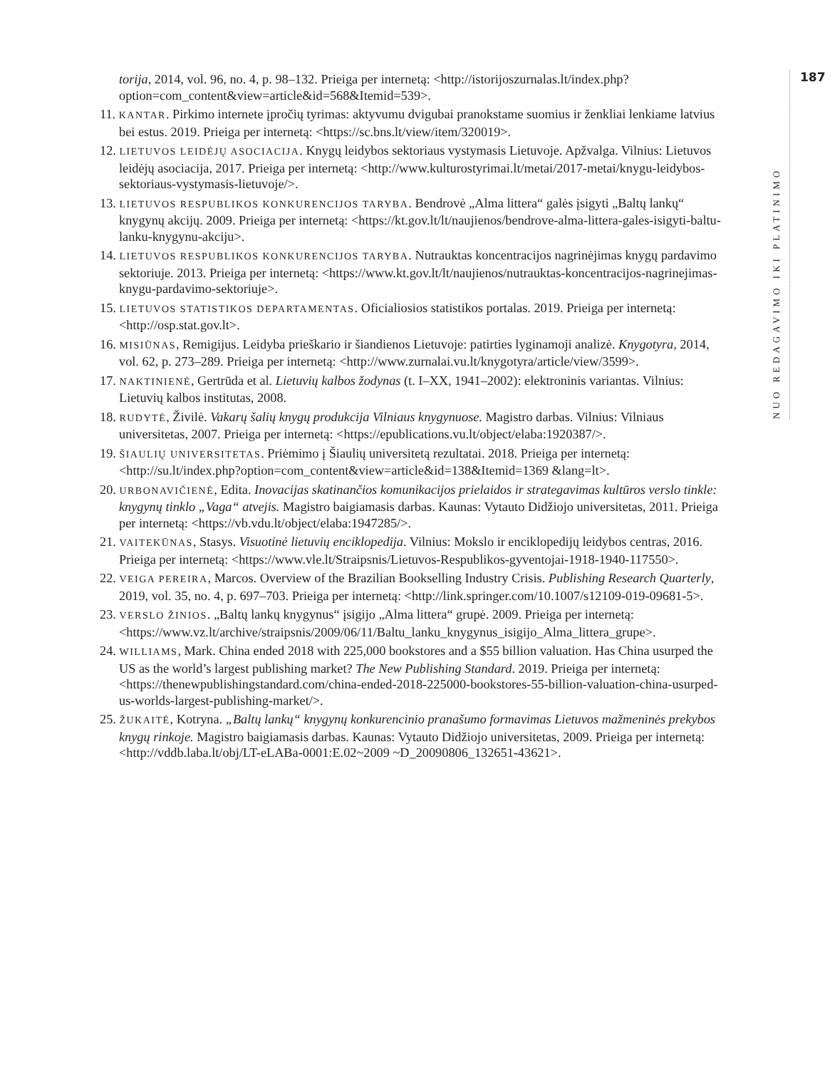torija, 2014, vol. 96, no. 4, p. 98–132. Prieiga per internetą: <http://istorijoszurnalas.lt/index.php?option=com_content&view=article&id=568&Itemid=539>.
11. KANTAR. Pirkimo internete įpročių tyrimas: aktyvumu dvigubai pranokstame suomius ir ženkliai lenkiame latvius bei estus. 2019. Prieiga per internetą: <https://sc.bns.lt/view/item/320019>.
12. LIETUVOS LEIDĖJŲ ASOCIACIJA. Knygų leidybos sektoriaus vystymasis Lietuvoje. Apžvalga. Vilnius: Lietuvos leidėjų asociacija, 2017. Prieiga per internetą: <http://www.kulturostyrimai.lt/metai/2017-metai/knygu-leidybos-sektoriaus-vystymasis-lietuvoje/>.
13. LIETUVOS RESPUBLIKOS KONKURENCIJOS TARYBA. Bendrovė „Alma littera“ galės įsigyti „Baltų lankų“ knygynų akcijų. 2009. Prieiga per internetą: <https://kt.gov.lt/lt/naujienos/bendrove-alma-littera-gales-isigyti-baltu-lanku-knygynu-akciju>.
14. LIETUVOS RESPUBLIKOS KONKURENCIJOS TARYBA. Nutrauktas koncentracijos nagrinėjimas knygų pardavimo sektoriuje. 2013. Prieiga per internetą: <https://www.kt.gov.lt/lt/naujienos/nutrauktas-koncentracijos-nagrinejimas-knygu-pardavimo-sektoriuje>.
15. LIETUVOS STATISTIKOS DEPARTAMENTAS. Oficialiosios statistikos portalas. 2019. Prieiga per internetą: <http://osp.stat.gov.lt>.
16. MISIŪNAS, Remigijus. Leidyba prieškario ir šiandienos Lietuvoje: patirties lyginamoji analizė. Knygotyra, 2014, vol. 62, p. 273–289. Prieiga per internetą: <http://www.zurnalai.vu.lt/knygotyra/article/view/3599>.
17. NAKTINIENĖ, Gertrūda et al. Lietuvių kalbos žodynas (t. I–XX, 1941–2002): elektroninis variantas. Vilnius: Lietuvių kalbos institutas, 2008.
18. RUDYTĖ, Živilė. Vakarų šalių knygų produkcija Vilniaus knygynuose. Magistro darbas. Vilnius: Vilniaus universitetas, 2007. Prieiga per internetą: <https://epublications.vu.lt/object/elaba:1920387/>.
19. ŠIAULIŲ UNIVERSITETAS. Priėmimo į Šiaulių universitetą rezultatai. 2018. Prieiga per internetą: <http://su.lt/index.php?option=com_content&view=article&id=138&Itemid=1369 &lang=lt>.
20. URBONAVIČIENĖ, Edita. Inovacijas skatinančios komunikacijos prielaidos ir strategavimas kultūros verslo tinkle: knygynų tinklo „Vaga“ atvejis. Magistro baigiamasis darbas. Kaunas: Vytauto Didžiojo universitetas, 2011. Prieiga per internetą: <https://vb.vdu.lt/object/elaba:1947285/>.
21. VAITEKŪNAS, Stasys. Visuotinė lietuvių enciklopedija. Vilnius: Mokslo ir enciklopedijų leidybos centras, 2016. Prieiga per internetą: <https://www.vle.lt/Straipsnis/Lietuvos-Respublikos-gyventojai-1918-1940-117550>.
22. VEIGA PEREIRA, Marcos. Overview of the Brazilian Bookselling Industry Crisis. Publishing Research Quarterly, 2019, vol. 35, no. 4, p. 697–703. Prieiga per internetą: <http://link.springer.com/10.1007/s12109-019-09681-5>.
23. VERSLO ŽINIOS. „Baltų lankų knygynus“ įsigijo „Alma littera“ grupė. 2009. Prieiga per internetą: <https://www.vz.lt/archive/straipsnis/2009/06/11/Baltu_lanku_knygynus_isigijo_Alma_littera_grupe>.
24. WILLIAMS, Mark. China ended 2018 with 225,000 bookstores and a $55 billion valuation. Has China usurped the US as the world’s largest publishing market? The New Publishing Standard. 2019. Prieiga per internetą: <https://thenewpublishingstandard.com/china-ended-2018-225000-bookstores-55-billion-valuation-china-usurped-us-worlds-largest-publishing-market/>.
25. ŽUKAITĖ, Kotryna. „Baltų lankų“ knygynų konkurencinio pranašumo formavimas Lietuvos mažmeninės prekybos knygų rinkoje. Magistro baigiamasis darbas. Kaunas: Vytauto Didžiojo universitetas, 2009. Prieiga per internetą: <http://vddb.laba.lt/obj/LT-eLABa-0001:E.02~2009 ~D_20090806_132651-43621>.
NUO REDAGAVIMO IKI PLATINIMO
187